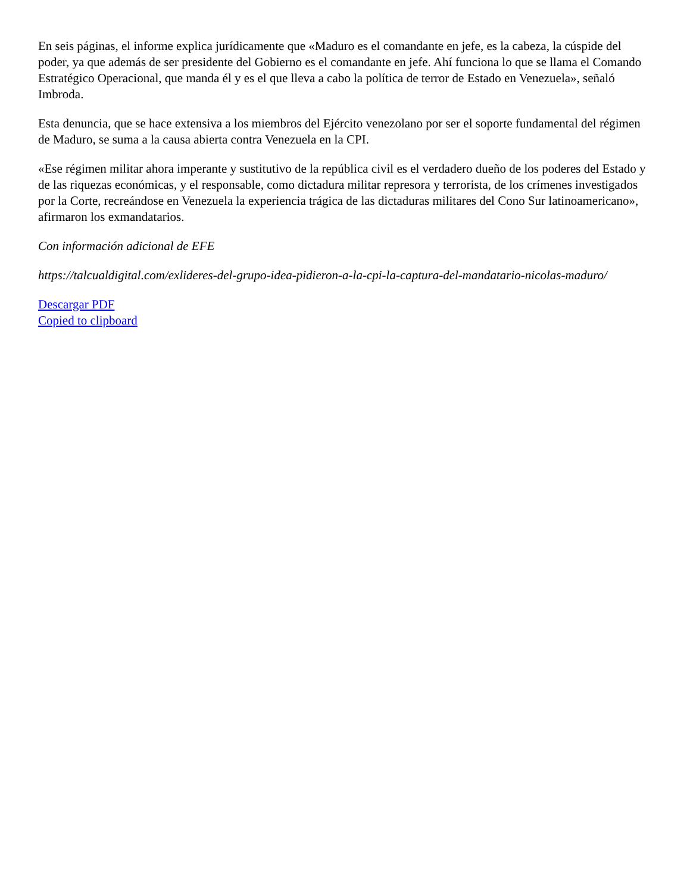En seis páginas, el informe explica jurídicamente que «Maduro es el comandante en jefe, es la cabeza, la cúspide del poder, ya que además de ser presidente del Gobierno es el comandante en jefe. Ahí funciona lo que se llama el Comando Estratégico Operacional, que manda él y es el que lleva a cabo la política de terror de Estado en Venezuela», señaló Imbroda.
Esta denuncia, que se hace extensiva a los miembros del Ejército venezolano por ser el soporte fundamental del régimen de Maduro, se suma a la causa abierta contra Venezuela en la CPI.
«Ese régimen militar ahora imperante y sustitutivo de la república civil es el verdadero dueño de los poderes del Estado y de las riquezas económicas, y el responsable, como dictadura militar represora y terrorista, de los crímenes investigados por la Corte, recreándose en Venezuela la experiencia trágica de las dictaduras militares del Cono Sur latinoamericano», afirmaron los exmandatarios.
Con información adicional de EFE
https://talcualdigital.com/exlideres-del-grupo-idea-pidieron-a-la-cpi-la-captura-del-mandatario-nicolas-maduro/
Descargar PDF
Copied to clipboard